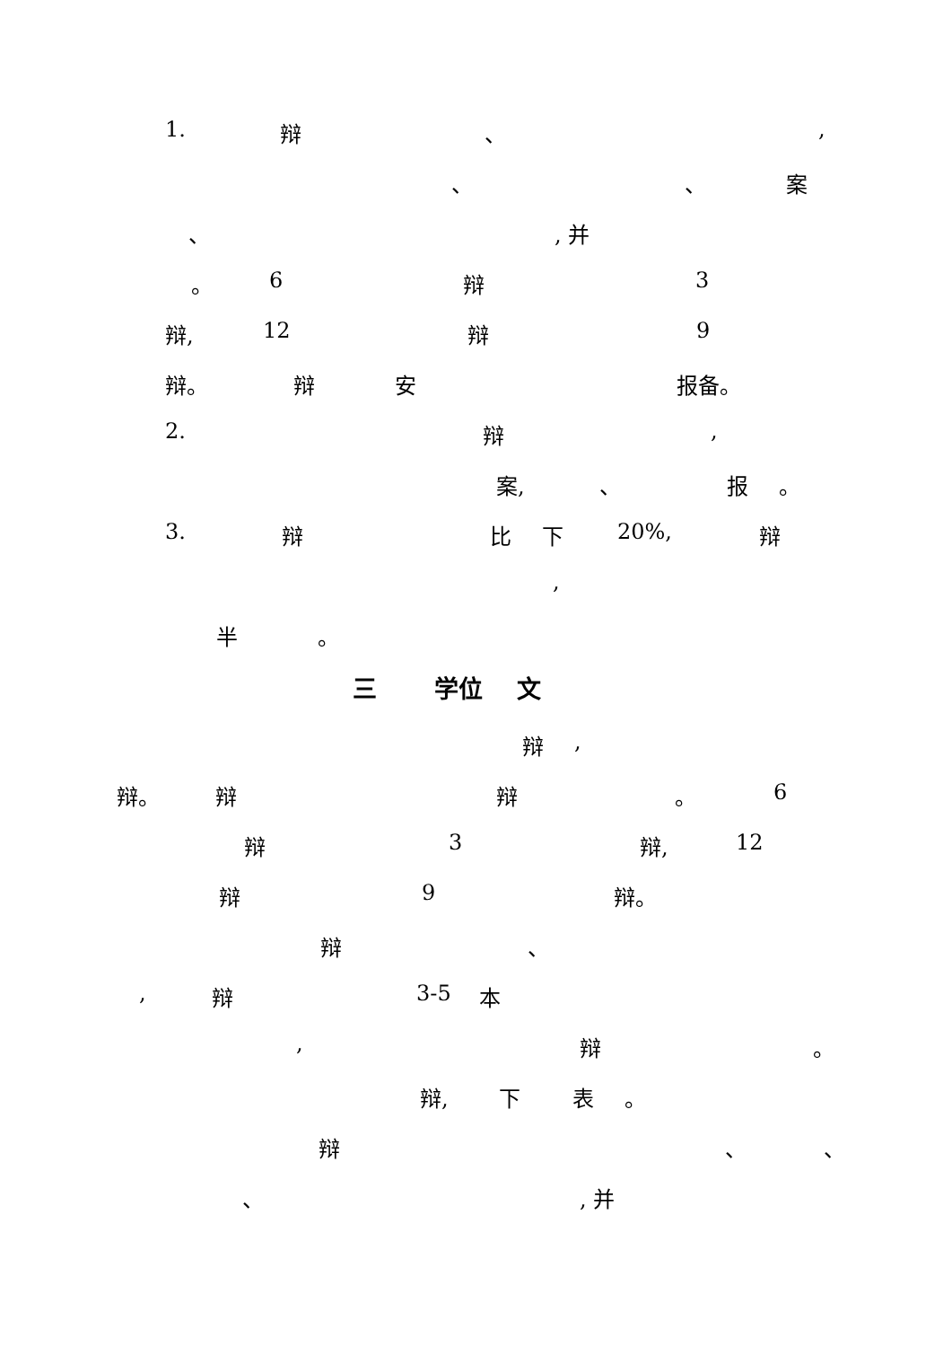1. 辩 、 ,
、 、 案
、 , 并
。 6 辩 3
辩, 12 辩 9
辩。 辩 安 报备。
2. 辩 ,
案, 、 报 。
3. 辩 比 下 20%, 辩
,
半 。
三 学位 文
辩 ,
辩。 辩 辩 。 6
辩 3 辩, 12
辩 9 辩。
辩 、
, 辩 3-5 本
, 辩 。
辩, 下 表 。
辩 、 、
、 , 并